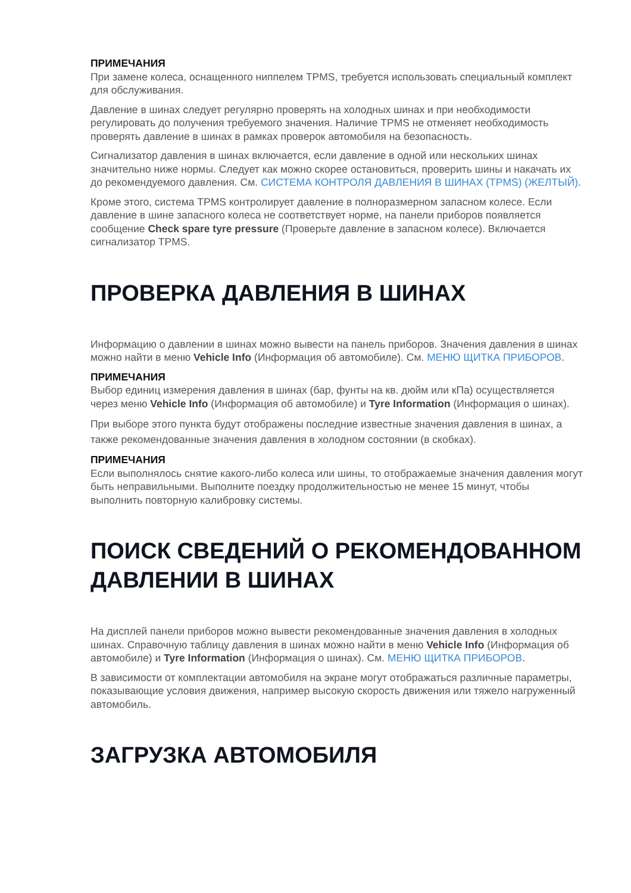ПРИМЕЧАНИЯ
При замене колеса, оснащенного ниппелем TPMS, требуется использовать специальный комплект для обслуживания.
Давление в шинах следует регулярно проверять на холодных шинах и при необходимости регулировать до получения требуемого значения. Наличие TPMS не отменяет необходимость проверять давление в шинах в рамках проверок автомобиля на безопасность.
Сигнализатор давления в шинах включается, если давление в одной или нескольких шинах значительно ниже нормы. Следует как можно скорее остановиться, проверить шины и накачать их до рекомендуемого давления. См. СИСТЕМА КОНТРОЛЯ ДАВЛЕНИЯ В ШИНАХ (TPMS) (ЖЕЛТЫЙ).
Кроме этого, система TPMS контролирует давление в полноразмерном запасном колесе. Если давление в шине запасного колеса не соответствует норме, на панели приборов появляется сообщение Check spare tyre pressure (Проверьте давление в запасном колесе). Включается сигнализатор TPMS.
ПРОВЕРКА ДАВЛЕНИЯ В ШИНАХ
Информацию о давлении в шинах можно вывести на панель приборов. Значения давления в шинах можно найти в меню Vehicle Info (Информация об автомобиле). См. МЕНЮ ЩИТКА ПРИБОРОВ.
ПРИМЕЧАНИЯ
Выбор единиц измерения давления в шинах (бар, фунты на кв. дюйм или кПа) осуществляется через меню Vehicle Info (Информация об автомобиле) и Tyre Information (Информация о шинах).
При выборе этого пункта будут отображены последние известные значения давления в шинах, а также рекомендованные значения давления в холодном состоянии (в скобках).
ПРИМЕЧАНИЯ
Если выполнялось снятие какого-либо колеса или шины, то отображаемые значения давления могут быть неправильными. Выполните поездку продолжительностью не менее 15 минут, чтобы выполнить повторную калибровку системы.
ПОИСК СВЕДЕНИЙ О РЕКОМЕНДОВАННОМ ДАВЛЕНИИ В ШИНАХ
На дисплей панели приборов можно вывести рекомендованные значения давления в холодных шинах. Справочную таблицу давления в шинах можно найти в меню Vehicle Info (Информация об автомобиле) и Tyre Information (Информация о шинах). См. МЕНЮ ЩИТКА ПРИБОРОВ.
В зависимости от комплектации автомобиля на экране могут отображаться различные параметры, показывающие условия движения, например высокую скорость движения или тяжело нагруженный автомобиль.
ЗАГРУЗКА АВТОМОБИЛЯ